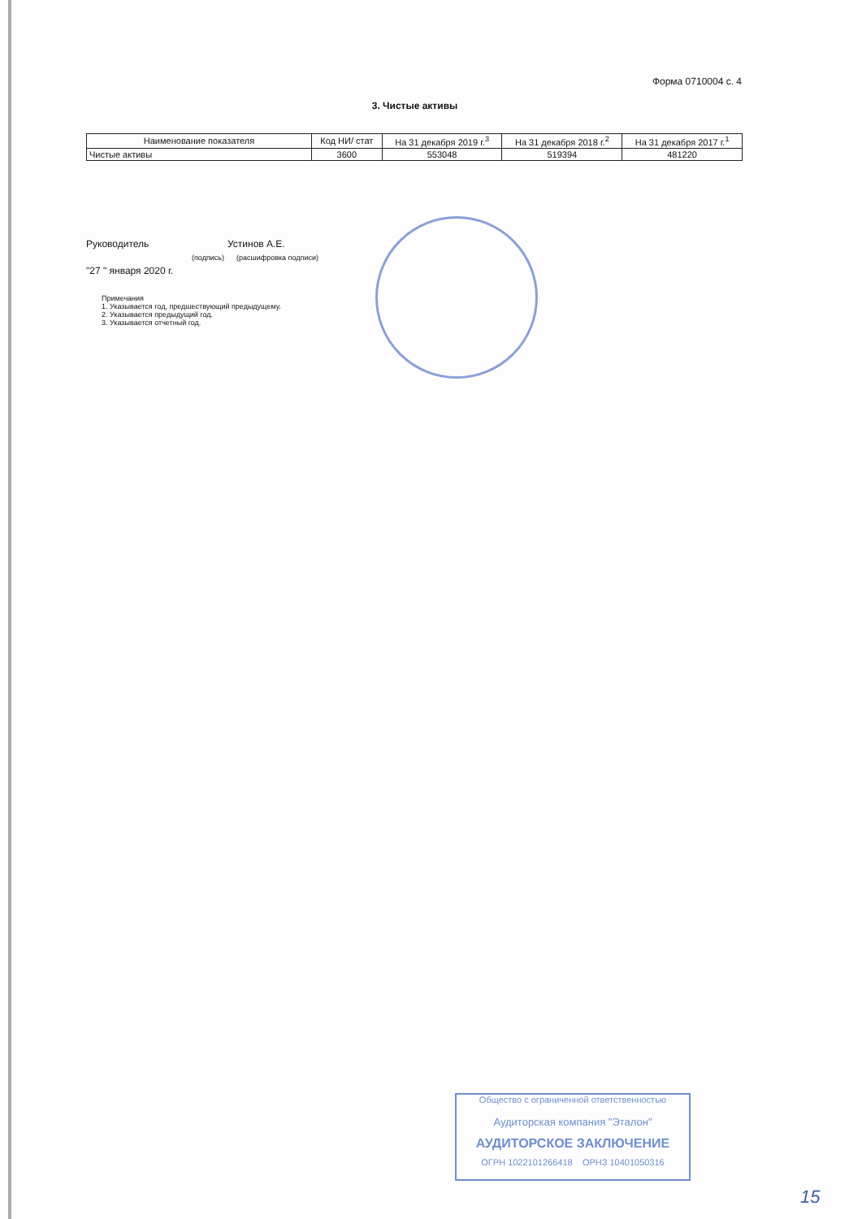Форма 0710004 с. 4
3. Чистые активы
| Наименование показателя | Код НИ/ стат | На 31 декабря 2019 г.<sup>3</sup> | На 31 декабря 2018 г.<sup>2</sup> | На 31 декабря 2017 г.<sup>1</sup> |
| --- | --- | --- | --- | --- |
| Чистые активы | 3600 | 553048 | 519394 | 481220 |
Руководитель Устинов А.Е.
(подпись) (расшифровка подписи)
"27 " января 2020 г.
Примечания
1. Указывается год, предшествующий предыдущему.
2. Указывается предыдущий год.
3. Указывается отчетный год.
Общество с ограниченной ответственностью
Аудиторская компания "Эталон"
АУДИТОРСКОЕ ЗАКЛЮЧЕНИЕ
ОГРН 1022101266418 ОРНЗ 10401050316
15